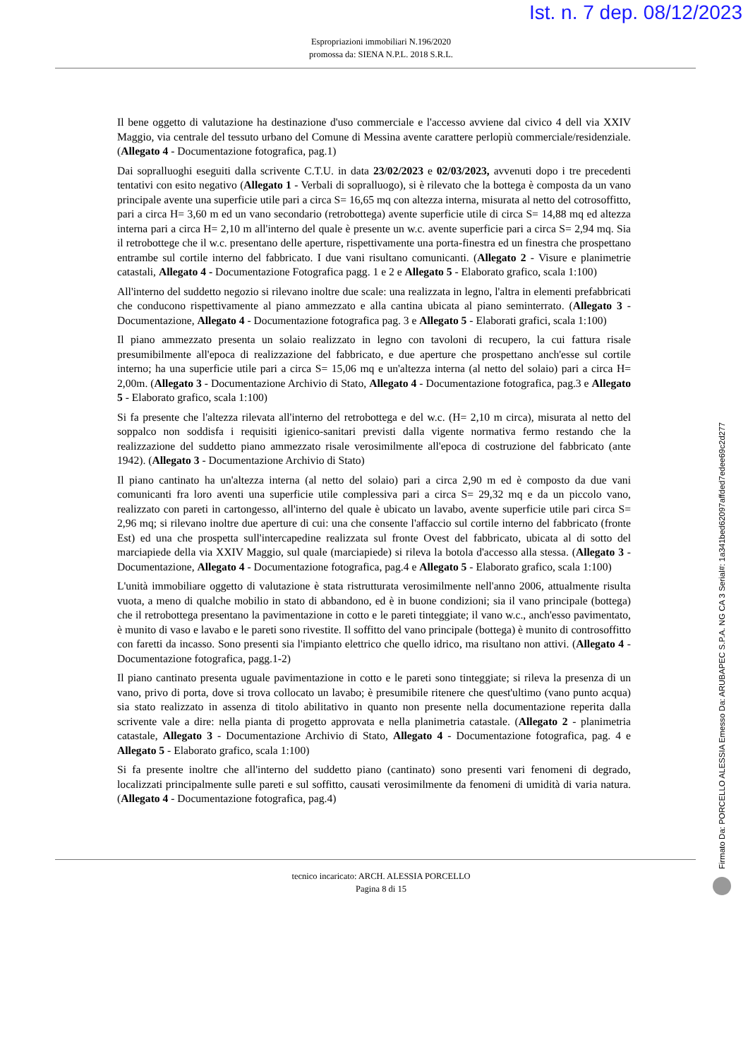Ist. n. 7 dep. 08/12/2023
Espropriazioni immobiliari N.196/2020
promossa da: SIENA N.P.L. 2018 S.R.L.
Il bene oggetto di valutazione ha destinazione d'uso commerciale e l'accesso avviene dal civico 4 dell via XXIV Maggio, via centrale del tessuto urbano del Comune di Messina avente carattere perlopiù commerciale/residenziale. (Allegato 4 - Documentazione fotografica, pag.1)
Dai sopralluoghi eseguiti dalla scrivente C.T.U. in data 23/02/2023 e 02/03/2023, avvenuti dopo i tre precedenti tentativi con esito negativo (Allegato 1 - Verbali di sopralluogo), si è rilevato che la bottega è composta da un vano principale avente una superficie utile pari a circa S= 16,65 mq con altezza interna, misurata al netto del cotrosoffitto, pari a circa H= 3,60 m ed un vano secondario (retrobottega) avente superficie utile di circa S= 14,88 mq ed altezza interna pari a circa H= 2,10 m all'interno del quale è presente un w.c. avente superficie pari a circa S= 2,94 mq. Sia il retrobottege che il w.c. presentano delle aperture, rispettivamente una porta-finestra ed un finestra che prospettano entrambe sul cortile interno del fabbricato. I due vani risultano comunicanti. (Allegato 2 - Visure e planimetrie catastali, Allegato 4 - Documentazione Fotografica pagg. 1 e 2 e Allegato 5 - Elaborato grafico, scala 1:100)
All'interno del suddetto negozio si rilevano inoltre due scale: una realizzata in legno, l'altra in elementi prefabbricati che conducono rispettivamente al piano ammezzato e alla cantina ubicata al piano seminterrato. (Allegato 3 - Documentazione, Allegato 4 - Documentazione fotografica pag. 3 e Allegato 5 - Elaborati grafici, scala 1:100)
Il piano ammezzato presenta un solaio realizzato in legno con tavoloni di recupero, la cui fattura risale presumibilmente all'epoca di realizzazione del fabbricato, e due aperture che prospettano anch'esse sul cortile interno; ha una superficie utile pari a circa S= 15,06 mq e un'altezza interna (al netto del solaio) pari a circa H= 2,00m. (Allegato 3 - Documentazione Archivio di Stato, Allegato 4 - Documentazione fotografica, pag.3 e Allegato 5 - Elaborato grafico, scala 1:100)
Si fa presente che l'altezza rilevata all'interno del retrobottega e del w.c. (H= 2,10 m circa), misurata al netto del soppalco non soddisfa i requisiti igienico-sanitari previsti dalla vigente normativa fermo restando che la realizzazione del suddetto piano ammezzato risale verosimilmente all'epoca di costruzione del fabbricato (ante 1942). (Allegato 3 - Documentazione Archivio di Stato)
Il piano cantinato ha un'altezza interna (al netto del solaio) pari a circa 2,90 m ed è composto da due vani comunicanti fra loro aventi una superficie utile complessiva pari a circa S= 29,32 mq e da un piccolo vano, realizzato con pareti in cartongesso, all'interno del quale è ubicato un lavabo, avente superficie utile pari circa S= 2,96 mq; si rilevano inoltre due aperture di cui: una che consente l'affaccio sul cortile interno del fabbricato (fronte Est) ed una che prospetta sull'intercapedine realizzata sul fronte Ovest del fabbricato, ubicata al di sotto del marciapiede della via XXIV Maggio, sul quale (marciapiede) si rileva la botola d'accesso alla stessa. (Allegato 3 - Documentazione, Allegato 4 - Documentazione fotografica, pag.4 e Allegato 5 - Elaborato grafico, scala 1:100)
L'unità immobiliare oggetto di valutazione è stata ristrutturata verosimilmente nell'anno 2006, attualmente risulta vuota, a meno di qualche mobilio in stato di abbandono, ed è in buone condizioni; sia il vano principale (bottega) che il retrobottega presentano la pavimentazione in cotto e le pareti tinteggiate; il vano w.c., anch'esso pavimentato, è munito di vaso e lavabo e le pareti sono rivestite. Il soffitto del vano principale (bottega) è munito di controsoffitto con faretti da incasso. Sono presenti sia l'impianto elettrico che quello idrico, ma risultano non attivi. (Allegato 4 - Documentazione fotografica, pagg.1-2)
Il piano cantinato presenta uguale pavimentazione in cotto e le pareti sono tinteggiate; si rileva la presenza di un vano, privo di porta, dove si trova collocato un lavabo; è presumibile ritenere che quest'ultimo (vano punto acqua) sia stato realizzato in assenza di titolo abilitativo in quanto non presente nella documentazione reperita dalla scrivente vale a dire: nella pianta di progetto approvata e nella planimetria catastale. (Allegato 2 - planimetria catastale, Allegato 3 - Documentazione Archivio di Stato, Allegato 4 - Documentazione fotografica, pag. 4 e Allegato 5 - Elaborato grafico, scala 1:100)
Si fa presente inoltre che all'interno del suddetto piano (cantinato) sono presenti vari fenomeni di degrado, localizzati principalmente sulle pareti e sul soffitto, causati verosimilmente da fenomeni di umidità di varia natura. (Allegato 4 - Documentazione fotografica, pag.4)
tecnico incaricato: ARCH. ALESSIA PORCELLO
Pagina 8 di 15
Firmato Da: PORCELLO ALESSIA Emesso Da: ARUBAPEC S.P.A. NG CA 3 Serial#: 1a341bed62097affded7edee69c2d277